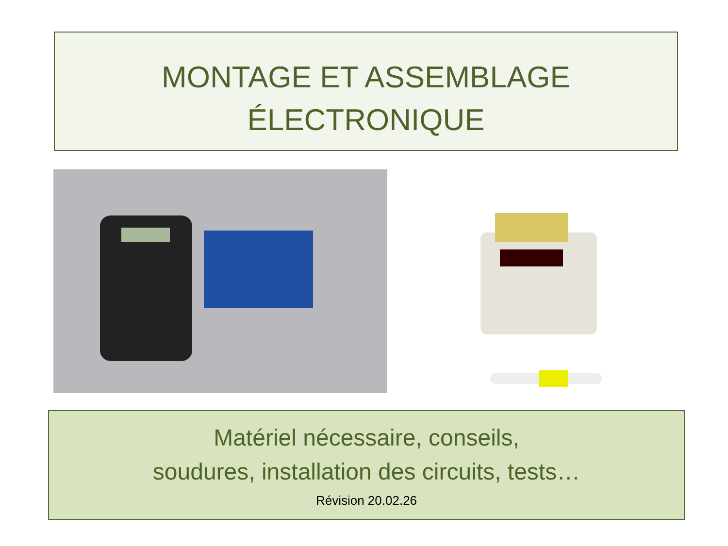MONTAGE ET ASSEMBLAGE
ÉLECTRONIQUE
Matériel nécessaire, conseils,
soudures, installation des circuits, tests…
Révision 20.02.26